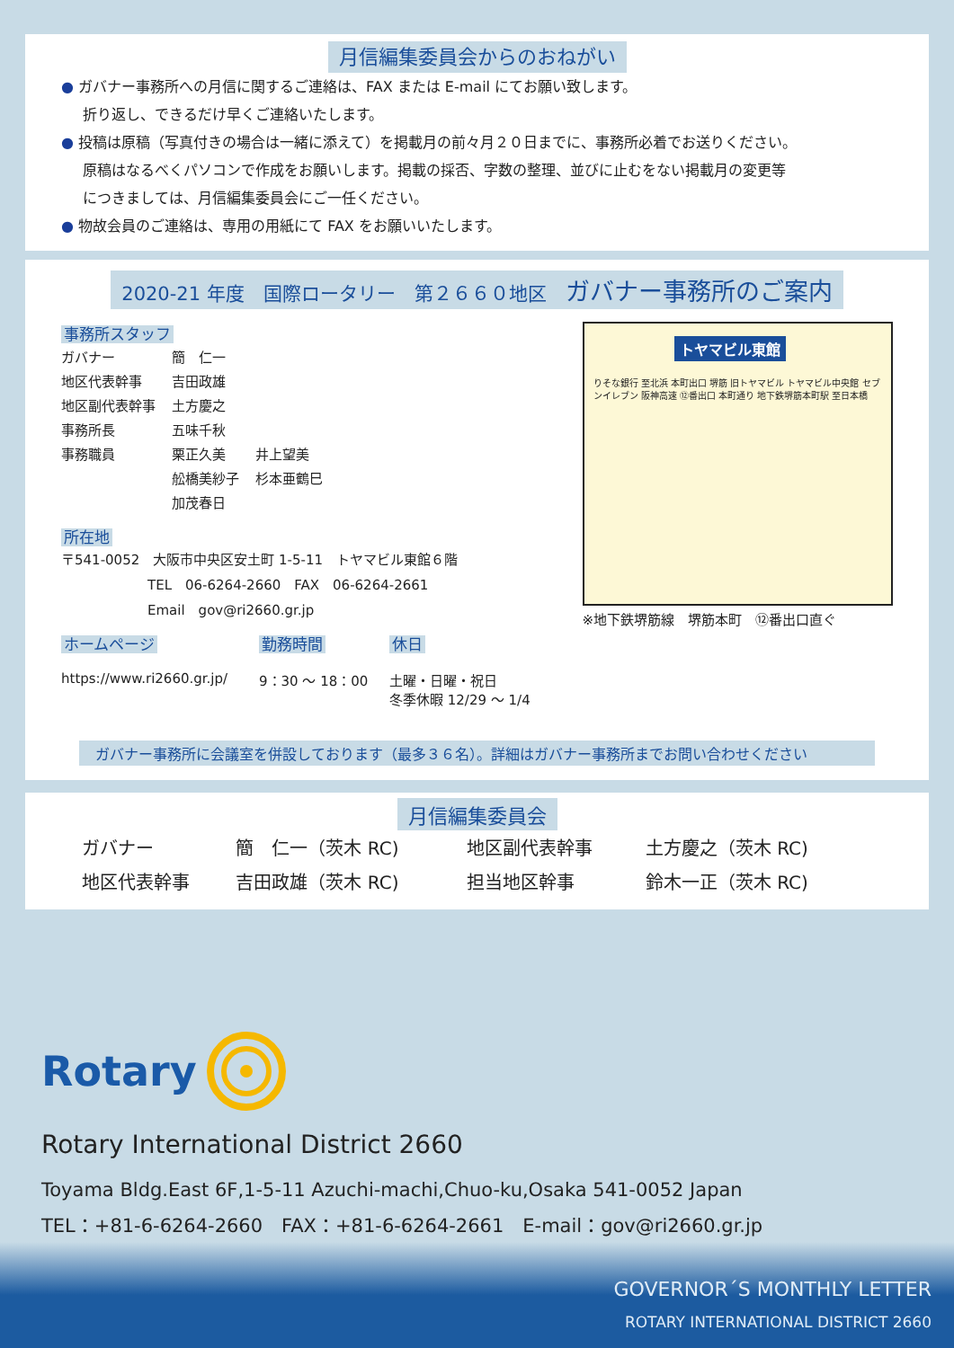月信編集委員会からのおねがい
● ガバナー事務所への月信に関するご連絡は、FAX または E-mail にてお願い致します。
折り返し、できるだけ早くご連絡いたします。
● 投稿は原稿（写真付きの場合は一緒に添えて）を掲載月の前々月２０日までに、事務所必着でお送りください。
原稿はなるべくパソコンで作成をお願いします。掲載の採否、字数の整理、並びに止むをない掲載月の変更等
につきましては、月信編集委員会にご一任ください。
● 物故会員のご連絡は、専用の用紙にて FAX をお願いいたします。
2020-21 年度　国際ロータリー　第２６６０地区　ガバナー事務所のご案内
事務所スタッフ
| ガバナー | 簡 仁一 | |
| 地区代表幹事 | 吉田政雄 | |
| 地区副代表幹事 | 土方慶之 | |
| 事務所長 | 五味千秋 | |
| 事務職員 | 栗正久美 | 井上望美 |
| | 舩橋美紗子 | 杉本亜鶴巳 |
| | 加茂春日 | |
所在地
〒541-0052　大阪市中央区安土町 1-5-11　トヤマビル東館６階
TEL　06-6264-2660　FAX　06-6264-2661
Email　gov@ri2660.gr.jp
ホームページ
https://www.ri2660.gr.jp/
勤務時間
9：30 〜 18：00
休日
土曜・日曜・祝日
冬季休暇 12/29 〜 1/4
トヤマビル東館
りそな銀行 至北浜 本町出口 堺筋 旧トヤマビル トヤマビル中央館 セブンイレブン 阪神高速 ⑫番出口 本町通り 地下鉄堺筋本町駅 至日本橋
※地下鉄堺筋線　堺筋本町　⑫番出口直ぐ
ガバナー事務所に会議室を併設しております（最多３６名）。詳細はガバナー事務所までお問い合わせください
月信編集委員会
| ガバナー | 簡 仁一（茨木 RC) | 地区副代表幹事 | 土方慶之（茨木 RC) |
| 地区代表幹事 | 吉田政雄（茨木 RC) | 担当地区幹事 | 鈴木一正（茨木 RC) |
Rotary
Rotary International District 2660
Toyama Bldg.East 6F,1-5-11 Azuchi-machi,Chuo-ku,Osaka 541-0052 Japan
TEL：+81-6-6264-2660　FAX：+81-6-6264-2661　E-mail：gov@ri2660.gr.jp
GOVERNOR´S MONTHLY LETTER
ROTARY INTERNATIONAL DISTRICT 2660